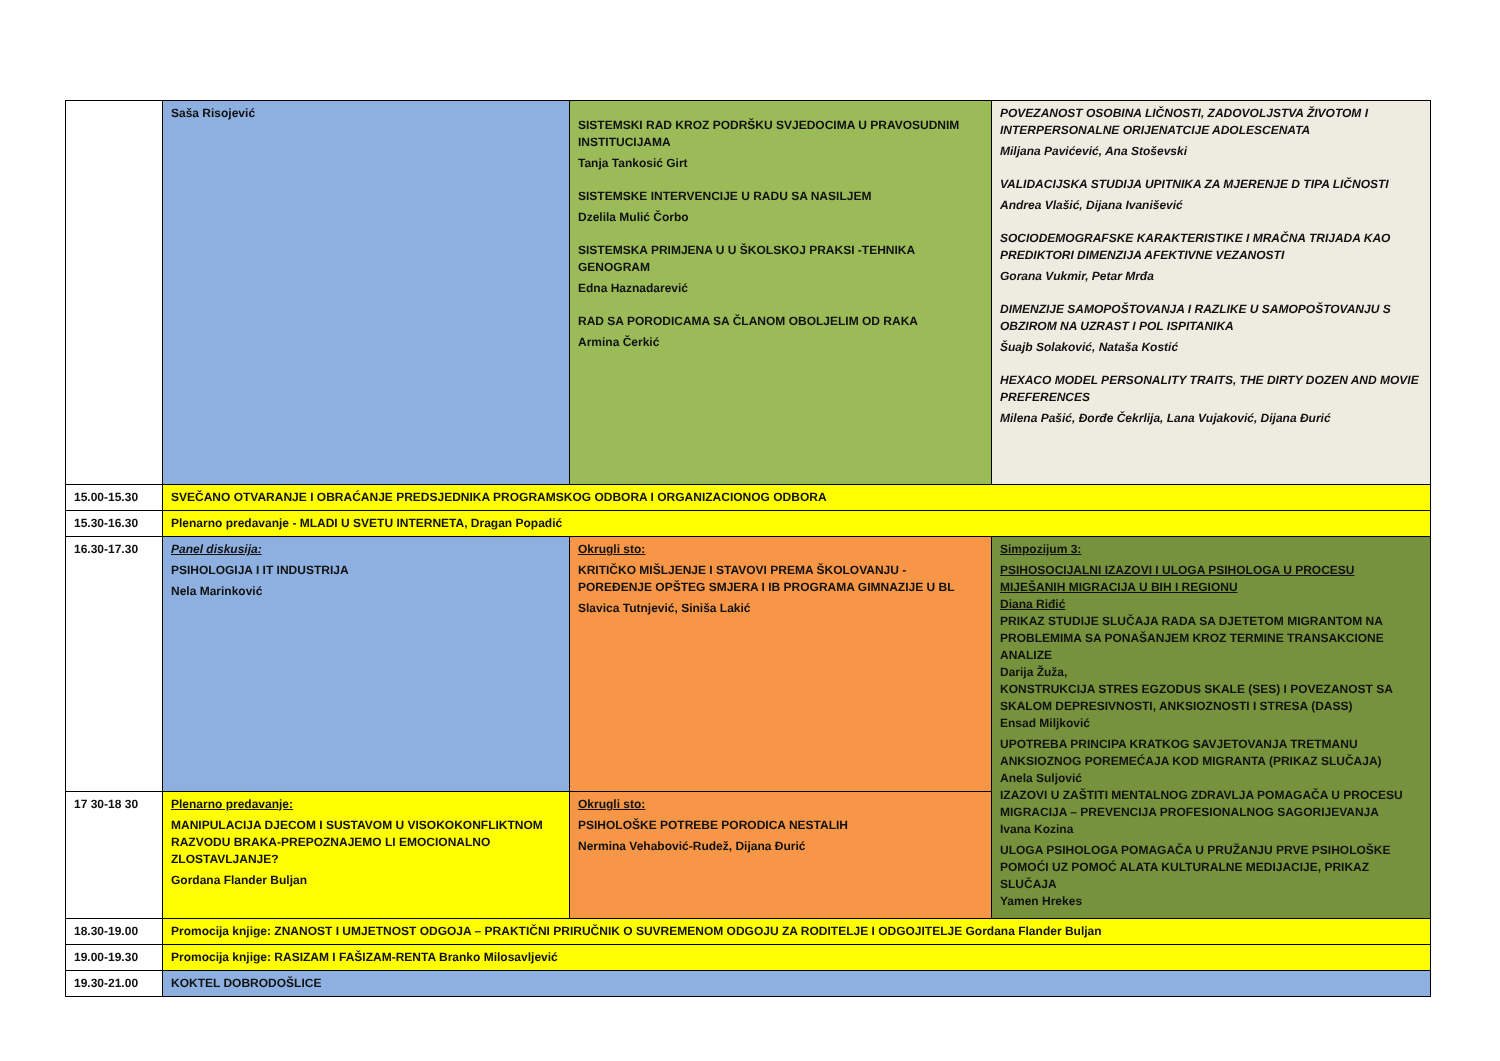| | Saša Risojević | SISTEMSKI RAD KROZ PODRŠKU SVJEDOCIMA U PRAVOSUDNIM INSTITUCIJAMA Tanja Tankosić Girt SISTEMSKE INTERVENCIJE U RADU SA NASILJEM Dzelila Mulić Čorbo SISTEMSKA PRIMJENA U U ŠKOLSKOJ PRAKSI -TEHNIKA GENOGRAM Edna Haznadarević RAD SA PORODICAMA SA ČLANOM OBOLJELIM OD RAKA Armina Čerkić | POVEZANOST OSOBINA LIČNOSTI, ZADOVOLJSTVA ŽIVOTOM I INTERPERSONALNE ORIJENATCIJE ADOLESCENATA Miljana Pavićević, Ana Stoševski VALIDACIJSKA STUDIJA UPITNIKA ZA MJERENJE D TIPA LIČNOSTI Andrea Vlašić, Dijana Ivanišević SOCIODEMOGRAFSKE KARAKTERISTIKE I MRAČNA TRIJADA KAO PREDIKTORI DIMENZIJA AFEKTIVNE VEZANOSTI Gorana Vukmir, Petar Mrđa DIMENZIJE SAMOPOŠTOVANJA I RAZLIKE U SAMOPOŠTOVANJU S OBZIROM NA UZRAST I POL ISPITANIKA Šuajb Solaković, Nataša Kostić HEXACO MODEL PERSONALITY TRAITS, THE DIRTY DOZEN AND MOVIE PREFERENCES Milena Pašić, Đorđe Čekrlija, Lana Vujaković, Dijana Đurić |
| 15.00-15.30 | SVEČANO OTVARANJE I OBRAĆANJE PREDSJEDNIKA PROGRAMSKOG ODBORA I ORGANIZACIONOG ODBORA | | |
| 15.30-16.30 | Plenarno predavanje - MLADI U SVETU INTERNETA, Dragan Popadić | | |
| 16.30-17.30 | Panel diskusija: PSIHOLOGIJA I IT INDUSTRIJA Nela Marinković | Okrugli sto: KRITIČKO MIŠLJENJE I STAVOVI PREMA ŠKOLOVANJU - POREĐENJE OPŠTEG SMJERA I IB PROGRAMA GIMNAZIJE U BL Slavica Tutnjević, Siniša Lakić | Simpozijum 3: PSIHOSOCIJALNI IZAZOVI I ULOGA PSIHOLOGA U PROCESU MIJEŠANIH MIGRACIJA U BIH I REGIONU Diana Riđić PRIKAZ STUDIJE SLUČAJA RADA SA DJETETOM MIGRANTOM NA PROBLEMIMA SA PONAŠANJEM KROZ TERMINE TRANSAKCIONE ANALIZE Darija Žuža, KONSTRUKCIJA STRES EGZODUS SKALE (SES) I POVEZANOST SA SKALOM DEPRESIVNOSTI, ANKSIOZNOSTI I STRESA (DASS) Ensad Miljković UPOTREBA PRINCIPA KRATKOG SAVJETOVANJA TRETMANU ANKSIOZNOG POREMEĆAJA KOD MIGRANTA (PRIKAZ SLUČAJA) Anela Suljović IZAZOVI U ZAŠTITI MENTALNOG ZDRAVLJA POMAGAČA U PROCESU MIGRACIJA – PREVENCIJA PROFESIONALNOG SAGORIJEVANJA Ivana Kozina ULOGA PSIHOLOGA POMAGAČA U PRUŽANJU PRVE PSIHOLOŠKE POMOĆI UZ POMOĆ ALATA KULTURALNE MEDIJACIJE, PRIKAZ SLUČAJA Yamen Hrekes |
| 17 30-18 30 | Plenarno predavanje: MANIPULACIJA DJECOM I SUSTAVOM U VISOKOKONFLIKTNOM RAZVODU BRAKA-PREPOZNAJEMO LI EMOCIONALNO ZLOSTAVLJANJE? Gordana Flander Buljan | Okrugli sto: PSIHOLOŠKE POTREBE PORODICA NESTALIH Nermina Vehabović-Rudež, Dijana Đurić | |
| 18.30-19.00 | Promocija knjige: ZNANOST I UMJETNOST ODGOJA – PRAKTIČNI PRIRUČNIK O SUVREMENOM ODGOJU ZA RODITELJE I ODGOJITELJE Gordana Flander Buljan | | |
| 19.00-19.30 | Promocija knjige: RASIZAM I FAŠIZAM-RENTA Branko Milosavljević | | |
| 19.30-21.00 | KOKTEL DOBRODOŠLICE | | |